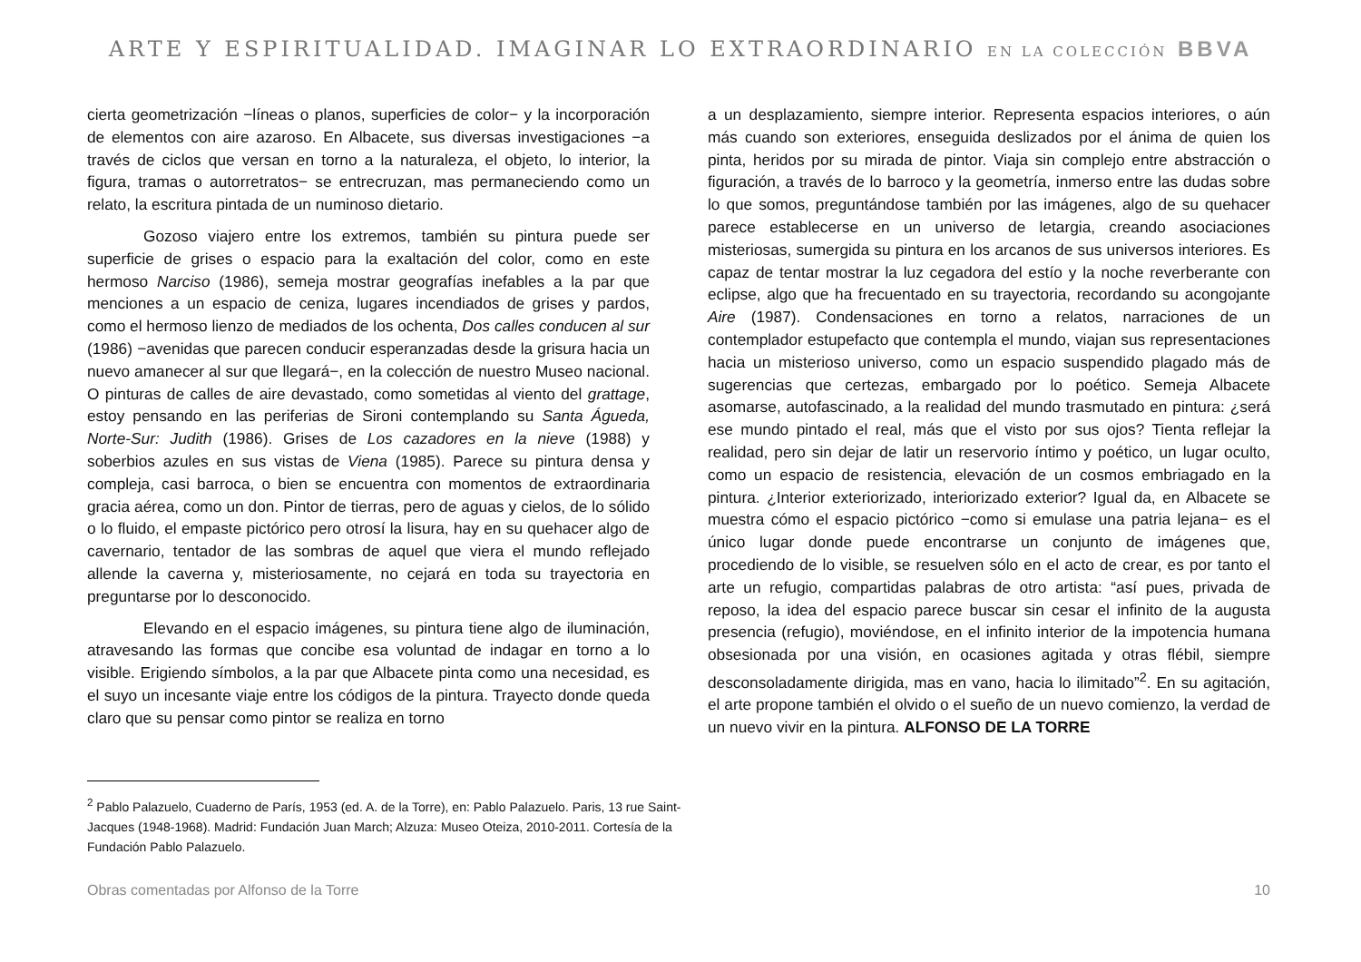ARTE Y ESPIRITUALIDAD. IMAGINAR LO EXTRAORDINARIO EN LA COLECCIÓN BBVA
cierta geometrización −líneas o planos, superficies de color− y la incorporación de elementos con aire azaroso. En Albacete, sus diversas investigaciones −a través de ciclos que versan en torno a la naturaleza, el objeto, lo interior, la figura, tramas o autorretratos− se entrecruzan, mas permaneciendo como un relato, la escritura pintada de un numinoso dietario.
Gozoso viajero entre los extremos, también su pintura puede ser superficie de grises o espacio para la exaltación del color, como en este hermoso Narciso (1986), semeja mostrar geografías inefables a la par que menciones a un espacio de ceniza, lugares incendiados de grises y pardos, como el hermoso lienzo de mediados de los ochenta, Dos calles conducen al sur (1986) −avenidas que parecen conducir esperanzadas desde la grisura hacia un nuevo amanecer al sur que llegará−, en la colección de nuestro Museo nacional. O pinturas de calles de aire devastado, como sometidas al viento del grattage, estoy pensando en las periferias de Sironi contemplando su Santa Águeda, Norte-Sur: Judith (1986). Grises de Los cazadores en la nieve (1988) y soberbios azules en sus vistas de Viena (1985). Parece su pintura densa y compleja, casi barroca, o bien se encuentra con momentos de extraordinaria gracia aérea, como un don. Pintor de tierras, pero de aguas y cielos, de lo sólido o lo fluido, el empaste pictórico pero otrosí la lisura, hay en su quehacer algo de cavernario, tentador de las sombras de aquel que viera el mundo reflejado allende la caverna y, misteriosamente, no cejará en toda su trayectoria en preguntarse por lo desconocido.
Elevando en el espacio imágenes, su pintura tiene algo de iluminación, atravesando las formas que concibe esa voluntad de indagar en torno a lo visible. Erigiendo símbolos, a la par que Albacete pinta como una necesidad, es el suyo un incesante viaje entre los códigos de la pintura. Trayecto donde queda claro que su pensar como pintor se realiza en torno
a un desplazamiento, siempre interior. Representa espacios interiores, o aún más cuando son exteriores, enseguida deslizados por el ánima de quien los pinta, heridos por su mirada de pintor. Viaja sin complejo entre abstracción o figuración, a través de lo barroco y la geometría, inmerso entre las dudas sobre lo que somos, preguntándose también por las imágenes, algo de su quehacer parece establecerse en un universo de letargia, creando asociaciones misteriosas, sumergida su pintura en los arcanos de sus universos interiores. Es capaz de tentar mostrar la luz cegadora del estío y la noche reverberante con eclipse, algo que ha frecuentado en su trayectoria, recordando su acongojante Aire (1987). Condensaciones en torno a relatos, narraciones de un contemplador estupefacto que contempla el mundo, viajan sus representaciones hacia un misterioso universo, como un espacio suspendido plagado más de sugerencias que certezas, embargado por lo poético. Semeja Albacete asomarse, autofascinado, a la realidad del mundo trasmutado en pintura: ¿será ese mundo pintado el real, más que el visto por sus ojos? Tienta reflejar la realidad, pero sin dejar de latir un reservorio íntimo y poético, un lugar oculto, como un espacio de resistencia, elevación de un cosmos embriagado en la pintura. ¿Interior exteriorizado, interiorizado exterior? Igual da, en Albacete se muestra cómo el espacio pictórico −como si emulase una patria lejana− es el único lugar donde puede encontrarse un conjunto de imágenes que, procediendo de lo visible, se resuelven sólo en el acto de crear, es por tanto el arte un refugio, compartidas palabras de otro artista: “así pues, privada de reposo, la idea del espacio parece buscar sin cesar el infinito de la augusta presencia (refugio), moviéndose, en el infinito interior de la impotencia humana obsesionada por una visión, en ocasiones agitada y otras flébil, siempre desconsoladamente dirigida, mas en vano, hacia lo ilimitado”<sup>2</sup>. En su agitación, el arte propone también el olvido o el sueño de un nuevo comienzo, la verdad de un nuevo vivir en la pintura. ALFONSO DE LA TORRE
<sup>2</sup> Pablo Palazuelo, Cuaderno de París, 1953 (ed. A. de la Torre), en: Pablo Palazuelo. Paris, 13 rue Saint-Jacques (1948-1968). Madrid: Fundación Juan March; Alzuza: Museo Oteiza, 2010-2011. Cortesía de la Fundación Pablo Palazuelo.
Obras comentadas por Alfonso de la Torre 10